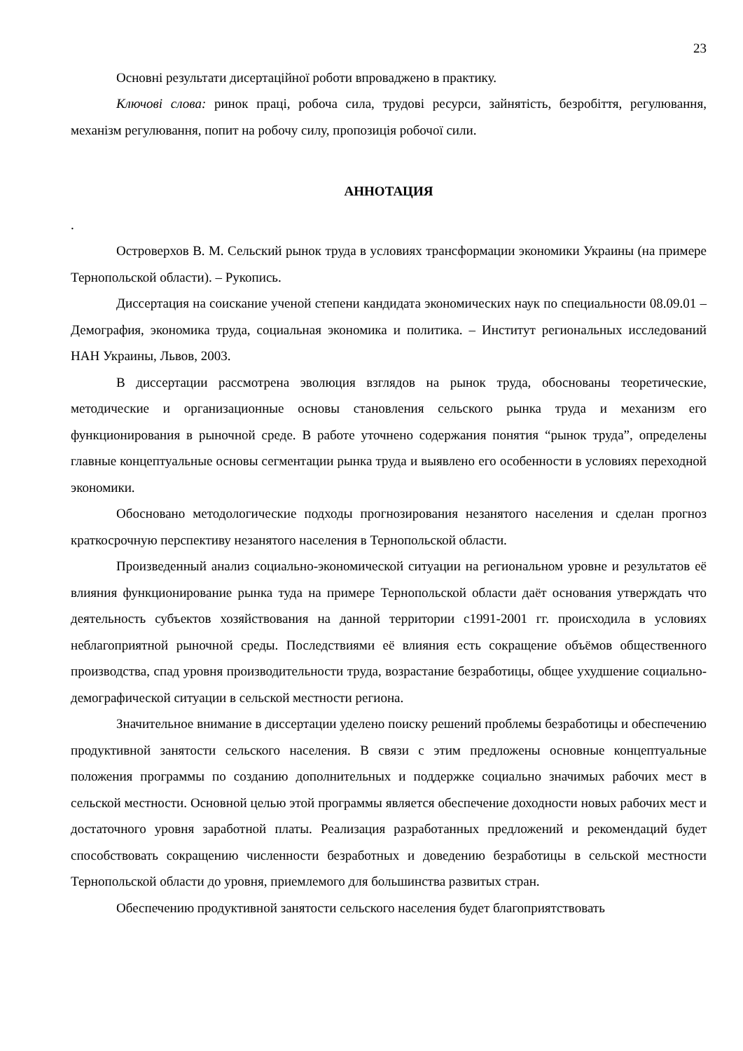23
Основні результати дисертаційної роботи впроваджено в практику.
Ключові слова: ринок праці, робоча сила, трудові ресурси, зайнятість, безробіття, регулювання, механізм регулювання, попит на робочу силу, пропозиція робочої сили.
АННОТАЦИЯ
.
Островерхов В. М. Сельский рынок труда в условиях трансформации экономики Украины (на примере Тернопольской области). – Рукопись.
Диссертация на соискание ученой степени кандидата экономических наук по специальности 08.09.01 – Демография, экономика труда, социальная экономика и политика. – Институт региональных исследований НАН Украины, Львов, 2003.
В диссертации рассмотрена эволюция взглядов на рынок труда, обоснованы теоретические, методические и организационные основы становления сельского рынка труда и механизм его функционирования в рыночной среде. В работе уточнено содержания понятия “рынок труда”, определены главные концептуальные основы сегментации рынка труда и выявлено его особенности в условиях переходной экономики.
Обосновано методологические подходы прогнозирования незанятого населения и сделан прогноз краткосрочную перспективу незанятого населения в Тернопольской области.
Произведенный анализ социально-экономической ситуации на региональном уровне и результатов её влияния функционирование рынка туда на примере Тернопольской области даёт основания утверждать что деятельность субъектов хозяйствования на данной территории с1991-2001 гг. происходила в условиях неблагоприятной рыночной среды. Последствиями её влияния есть сокращение объёмов общественного производства, спад уровня производительности труда, возрастание безработицы, общее ухудшение социально-демографической ситуации в сельской местности региона.
Значительное внимание в диссертации уделено поиску решений проблемы безработицы и обеспечению продуктивной занятости сельского населения. В связи с этим предложены основные концептуальные положения программы по созданию дополнительных и поддержке социально значимых рабочих мест в сельской местности. Основной целью этой программы является обеспечение доходности новых рабочих мест и достаточного уровня заработной платы. Реализация разработанных предложений и рекомендаций будет способствовать сокращению численности безработных и доведению безработицы в сельской местности Тернопольской области до уровня, приемлемого для большинства развитых стран.
Обеспечению продуктивной занятости сельского населения будет благоприятствовать